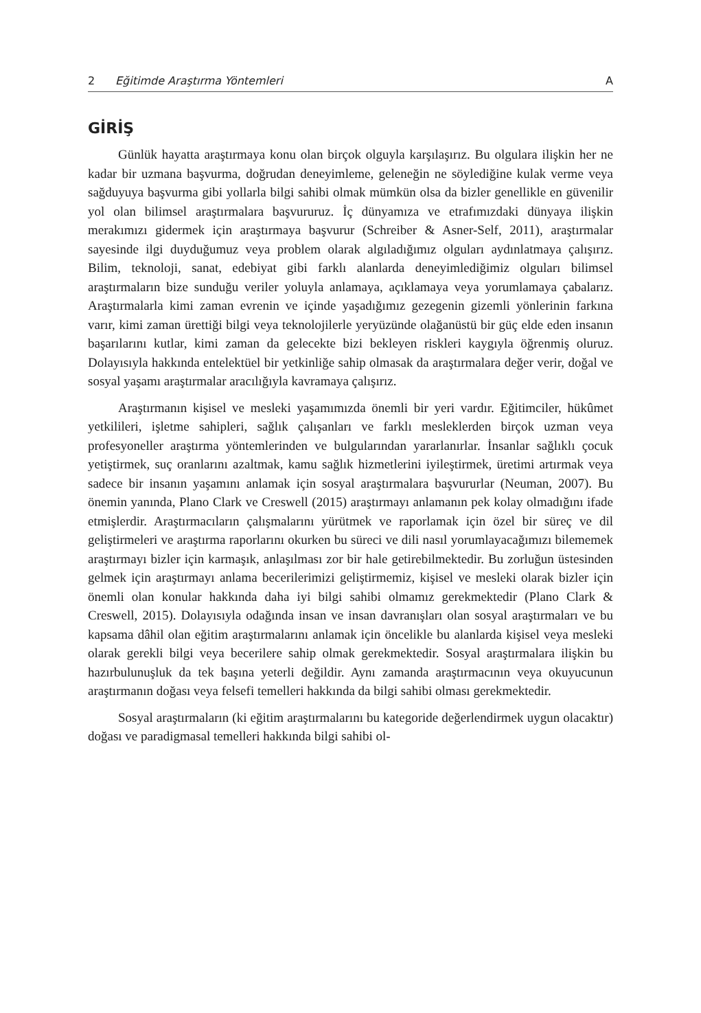2 Eğitimde Araştırma Yöntemleri A
GİRİŞ
Günlük hayatta araştırmaya konu olan birçok olguyla karşılaşırız. Bu olgulara ilişkin her ne kadar bir uzmana başvurma, doğrudan deneyimleme, geleneğin ne söylediğine kulak verme veya sağduyuya başvurma gibi yollarla bilgi sahibi olmak mümkün olsa da bizler genellikle en güvenilir yol olan bilimsel araştırmalara başvururuz. İç dünyamıza ve etrafımızdaki dünyaya ilişkin merakımızı gidermek için araştırmaya başvurur (Schreiber & Asner-Self, 2011), araştırmalar sayesinde ilgi duyduğumuz veya problem olarak algıladığımız olguları aydınlatmaya çalışırız. Bilim, teknoloji, sanat, edebiyat gibi farklı alanlarda deneyimlediğimiz olguları bilimsel araştırmaların bize sunduğu veriler yoluyla anlamaya, açıklamaya veya yorumlamaya çabalarız. Araştırmalarla kimi zaman evrenin ve içinde yaşadığımız gezegenin gizemli yönlerinin farkına varır, kimi zaman ürettiği bilgi veya teknolojilerle yeryüzünde olağanüstü bir güç elde eden insanın başarılarını kutlar, kimi zaman da gelecekte bizi bekleyen riskleri kaygıyla öğrenmiş oluruz. Dolayısıyla hakkında entelektüel bir yetkinliğe sahip olmasak da araştırmalara değer verir, doğal ve sosyal yaşamı araştırmalar aracılığıyla kavramaya çalışırız.
Araştırmanın kişisel ve mesleki yaşamımızda önemli bir yeri vardır. Eğitimciler, hükûmet yetkilileri, işletme sahipleri, sağlık çalışanları ve farklı mesleklerden birçok uzman veya profesyoneller araştırma yöntemlerinden ve bulgularından yararlanırlar. İnsanlar sağlıklı çocuk yetiştirmek, suç oranlarını azaltmak, kamu sağlık hizmetlerini iyileştirmek, üretimi artırmak veya sadece bir insanın yaşamını anlamak için sosyal araştırmalara başvururlar (Neuman, 2007). Bu önemin yanında, Plano Clark ve Creswell (2015) araştırmayı anlamanın pek kolay olmadığını ifade etmişlerdir. Araştırmacıların çalışmalarını yürütmek ve raporlamak için özel bir süreç ve dil geliştirmeleri ve araştırma raporlarını okurken bu süreci ve dili nasıl yorumlayacağımızı bilememek araştırmayı bizler için karmaşık, anlaşılması zor bir hale getirebilmektedir. Bu zorluğun üstesinden gelmek için araştırmayı anlama becerilerimizi geliştirmemiz, kişisel ve mesleki olarak bizler için önemli olan konular hakkında daha iyi bilgi sahibi olmamız gerekmektedir (Plano Clark & Creswell, 2015). Dolayısıyla odağında insan ve insan davranışları olan sosyal araştırmaları ve bu kapsama dâhil olan eğitim araştırmalarını anlamak için öncelikle bu alanlarda kişisel veya mesleki olarak gerekli bilgi veya becerilere sahip olmak gerekmektedir. Sosyal araştırmalara ilişkin bu hazırbulunuşluk da tek başına yeterli değildir. Aynı zamanda araştırmacının veya okuyucunun araştırmanın doğası veya felsefi temelleri hakkında da bilgi sahibi olması gerekmektedir.
Sosyal araştırmaların (ki eğitim araştırmalarını bu kategoride değerlendirmek uygun olacaktır) doğası ve paradigmasal temelleri hakkında bilgi sahibi ol-